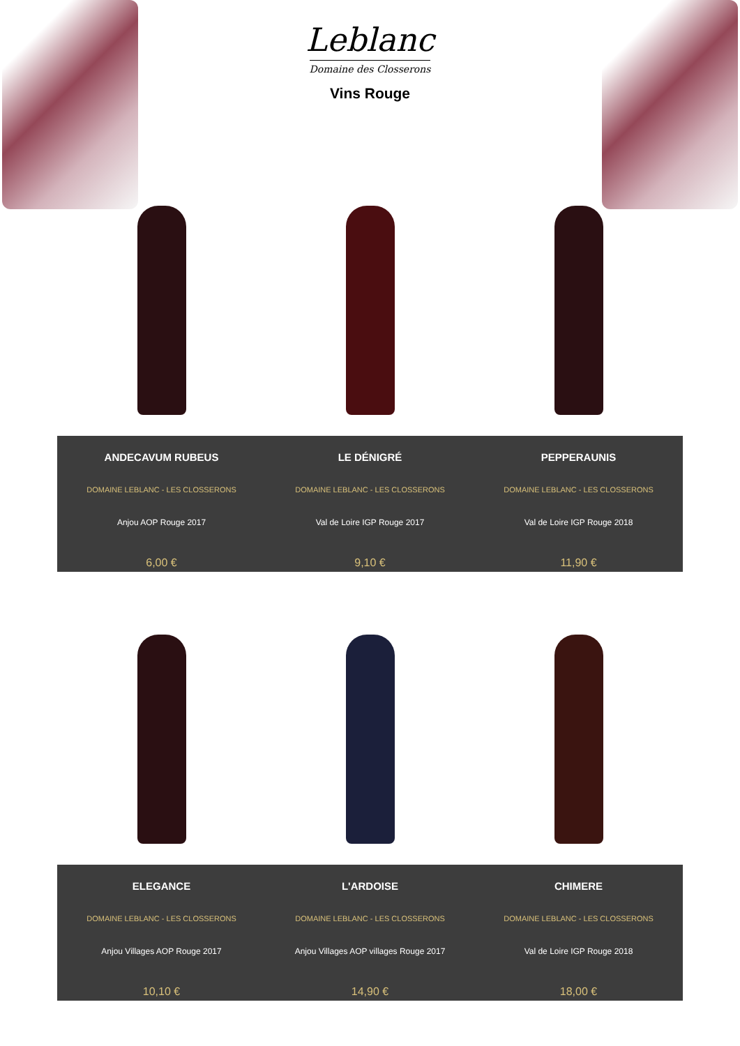Leblanc
Domaine des Closserons
Vins Rouge
ANDECAVUM RUBEUS
DOMAINE LEBLANC - LES CLOSSERONS
Anjou AOP Rouge 2017
6,00 €
LE DÉNIGRÉ
DOMAINE LEBLANC - LES CLOSSERONS
Val de Loire IGP Rouge 2017
9,10 €
PEPPERAUNIS
DOMAINE LEBLANC - LES CLOSSERONS
Val de Loire IGP Rouge 2018
11,90 €
ELEGANCE
DOMAINE LEBLANC - LES CLOSSERONS
Anjou Villages AOP Rouge 2017
10,10 €
L'ARDOISE
DOMAINE LEBLANC - LES CLOSSERONS
Anjou Villages AOP villages Rouge 2017
14,90 €
CHIMERE
DOMAINE LEBLANC - LES CLOSSERONS
Val de Loire IGP Rouge 2018
18,00 €